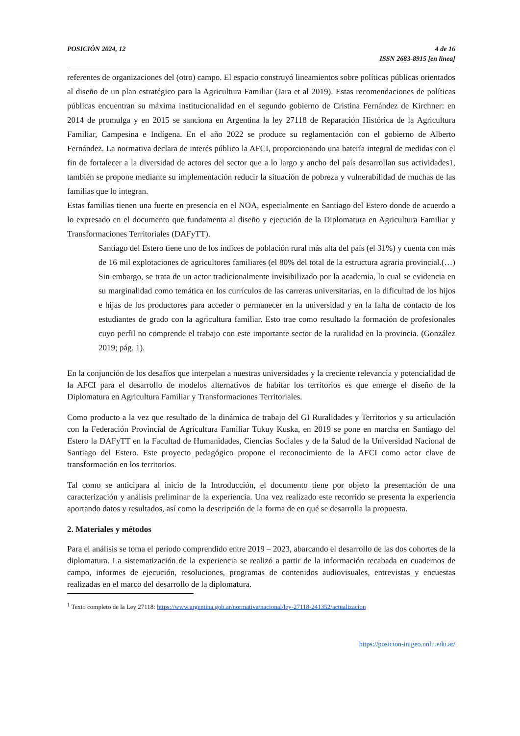POSICIÓN 2024, 12 4 de 16
ISSN 2683-8915 [en línea]
referentes de organizaciones del (otro) campo. El espacio construyó lineamientos sobre políticas públicas orientados al diseño de un plan estratégico para la Agricultura Familiar (Jara et al 2019). Estas recomendaciones de políticas públicas encuentran su máxima institucionalidad en el segundo gobierno de Cristina Fernández de Kirchner: en 2014 de promulga y en 2015 se sanciona en Argentina la ley 27118 de Reparación Histórica de la Agricultura Familiar, Campesina e Indígena. En el año 2022 se produce su reglamentación con el gobierno de Alberto Fernández. La normativa declara de interés público la AFCI, proporcionando una batería integral de medidas con el fin de fortalecer a la diversidad de actores del sector que a lo largo y ancho del país desarrollan sus actividades1, también se propone mediante su implementación reducir la situación de pobreza y vulnerabilidad de muchas de las familias que lo integran.
Estas familias tienen una fuerte en presencia en el NOA, especialmente en Santiago del Estero donde de acuerdo a lo expresado en el documento que fundamenta al diseño y ejecución de la Diplomatura en Agricultura Familiar y Transformaciones Territoriales (DAFyTT).
Santiago del Estero tiene uno de los índices de población rural más alta del país (el 31%) y cuenta con más de 16 mil explotaciones de agricultores familiares (el 80% del total de la estructura agraria provincial.(…) Sin embargo, se trata de un actor tradicionalmente invisibilizado por la academia, lo cual se evidencia en su marginalidad como temática en los currículos de las carreras universitarias, en la dificultad de los hijos e hijas de los productores para acceder o permanecer en la universidad y en la falta de contacto de los estudiantes de grado con la agricultura familiar. Esto trae como resultado la formación de profesionales cuyo perfil no comprende el trabajo con este importante sector de la ruralidad en la provincia. (González 2019; pág. 1).
En la conjunción de los desafíos que interpelan a nuestras universidades y la creciente relevancia y potencialidad de la AFCI para el desarrollo de modelos alternativos de habitar los territorios es que emerge el diseño de la Diplomatura en Agricultura Familiar y Transformaciones Territoriales.
Como producto a la vez que resultado de la dinámica de trabajo del GI Ruralidades y Territorios y su articulación con la Federación Provincial de Agricultura Familiar Tukuy Kuska, en 2019 se pone en marcha en Santiago del Estero la DAFyTT en la Facultad de Humanidades, Ciencias Sociales y de la Salud de la Universidad Nacional de Santiago del Estero. Este proyecto pedagógico propone el reconocimiento de la AFCI como actor clave de transformación en los territorios.
Tal como se anticipara al inicio de la Introducción, el documento tiene por objeto la presentación de una caracterización y análisis preliminar de la experiencia. Una vez realizado este recorrido se presenta la experiencia aportando datos y resultados, así como la descripción de la forma de en qué se desarrolla la propuesta.
2. Materiales y métodos
Para el análisis se toma el período comprendido entre 2019 – 2023, abarcando el desarrollo de las dos cohortes de la diplomatura. La sistematización de la experiencia se realizó a partir de la información recabada en cuadernos de campo, informes de ejecución, resoluciones, programas de contenidos audiovisuales, entrevistas y encuestas realizadas en el marco del desarrollo de la diplomatura.
<sup>1</sup> Texto completo de la Ley 27118: https://www.argentina.gob.ar/normativa/nacional/ley-27118-241352/actualizacion
https://posicion-inigeo.unlu.edu.ar/